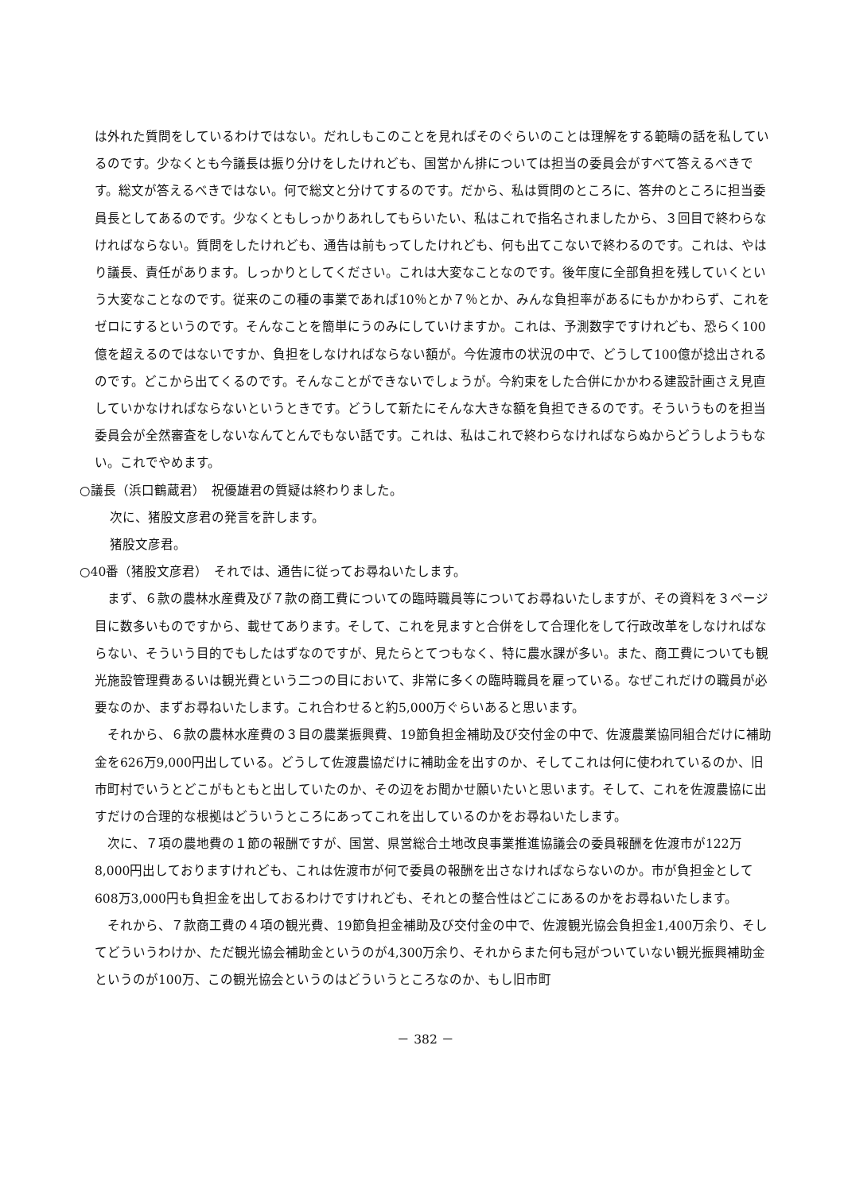は外れた質問をしているわけではない。だれしもこのことを見ればそのぐらいのことは理解をする範疇の話を私しているのです。少なくとも今議長は振り分けをしたけれども、国営かん排については担当の委員会がすべて答えるべきです。総文が答えるべきではない。何で総文と分けてするのです。だから、私は質問のところに、答弁のところに担当委員長としてあるのです。少なくともしっかりあれしてもらいたい、私はこれで指名されましたから、３回目で終わらなければならない。質問をしたけれども、通告は前もってしたけれども、何も出てこないで終わるのです。これは、やはり議長、責任があります。しっかりとしてください。これは大変なことなのです。後年度に全部負担を残していくという大変なことなのです。従来のこの種の事業であれば10％とか７％とか、みんな負担率があるにもかかわらず、これをゼロにするというのです。そんなことを簡単にうのみにしていけますか。これは、予測数字ですけれども、恐らく100億を超えるのではないですか、負担をしなければならない額が。今佐渡市の状況の中で、どうして100億が捻出されるのです。どこから出てくるのです。そんなことができないでしょうが。今約束をした合併にかかわる建設計画さえ見直していかなければならないというときです。どうして新たにそんな大きな額を負担できるのです。そういうものを担当委員会が全然審査をしないなんてとんでもない話です。これは、私はこれで終わらなければならぬからどうしようもない。これでやめます。
○議長（浜口鶴蔵君）　祝優雄君の質疑は終わりました。
次に、猪股文彦君の発言を許します。
猪股文彦君。
○40番（猪股文彦君）　それでは、通告に従ってお尋ねいたします。
　まず、６款の農林水産費及び７款の商工費についての臨時職員等についてお尋ねいたしますが、その資料を３ページ目に数多いものですから、載せてあります。そして、これを見ますと合併をして合理化をして行政改革をしなければならない、そういう目的でもしたはずなのですが、見たらとてつもなく、特に農水課が多い。また、商工費についても観光施設管理費あるいは観光費という二つの目において、非常に多くの臨時職員を雇っている。なぜこれだけの職員が必要なのか、まずお尋ねいたします。これ合わせると約5,000万ぐらいあると思います。
　それから、６款の農林水産費の３目の農業振興費、19節負担金補助及び交付金の中で、佐渡農業協同組合だけに補助金を626万9,000円出している。どうして佐渡農協だけに補助金を出すのか、そしてこれは何に使われているのか、旧市町村でいうとどこがもともと出していたのか、その辺をお聞かせ願いたいと思います。そして、これを佐渡農協に出すだけの合理的な根拠はどういうところにあってこれを出しているのかをお尋ねいたします。
　次に、７項の農地費の１節の報酬ですが、国営、県営総合土地改良事業推進協議会の委員報酬を佐渡市が122万8,000円出しておりますけれども、これは佐渡市が何で委員の報酬を出さなければならないのか。市が負担金として608万3,000円も負担金を出しておるわけですけれども、それとの整合性はどこにあるのかをお尋ねいたします。
　それから、７款商工費の４項の観光費、19節負担金補助及び交付金の中で、佐渡観光協会負担金1,400万余り、そしてどういうわけか、ただ観光協会補助金というのが4,300万余り、それからまた何も冠がついていない観光振興補助金というのが100万、この観光協会というのはどういうところなのか、もし旧市町
－ 382 －